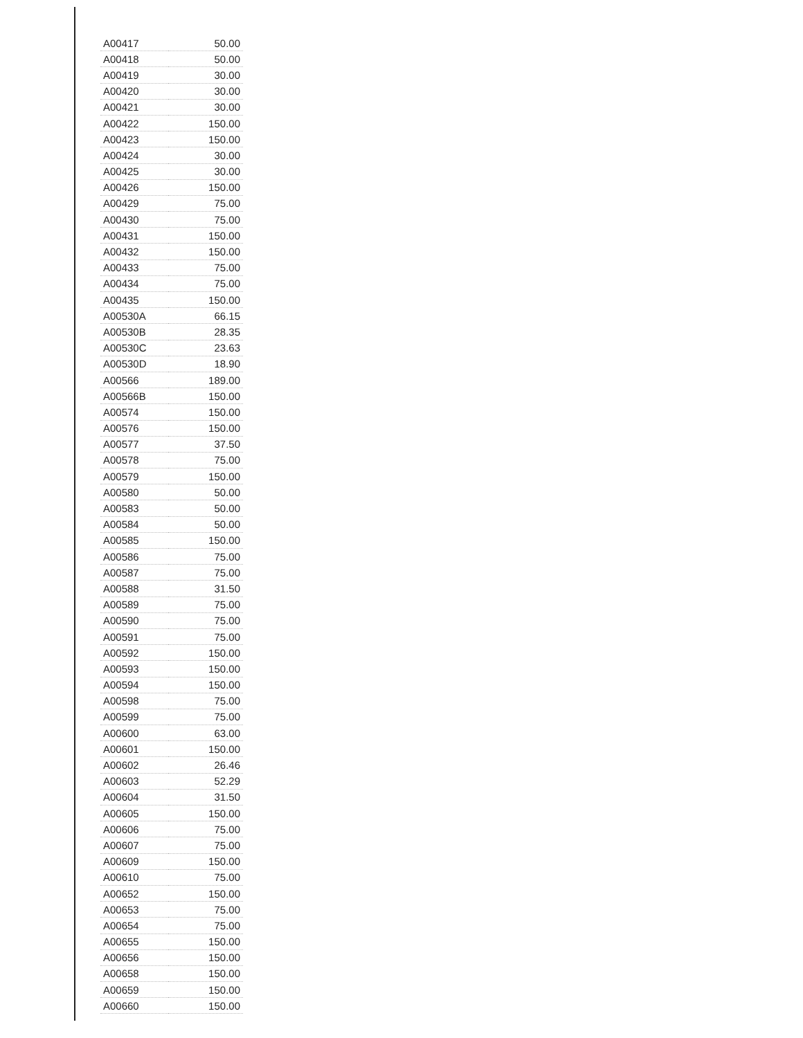| A00417 | 50.00 |
| A00418 | 50.00 |
| A00419 | 30.00 |
| A00420 | 30.00 |
| A00421 | 30.00 |
| A00422 | 150.00 |
| A00423 | 150.00 |
| A00424 | 30.00 |
| A00425 | 30.00 |
| A00426 | 150.00 |
| A00429 | 75.00 |
| A00430 | 75.00 |
| A00431 | 150.00 |
| A00432 | 150.00 |
| A00433 | 75.00 |
| A00434 | 75.00 |
| A00435 | 150.00 |
| A00530A | 66.15 |
| A00530B | 28.35 |
| A00530C | 23.63 |
| A00530D | 18.90 |
| A00566 | 189.00 |
| A00566B | 150.00 |
| A00574 | 150.00 |
| A00576 | 150.00 |
| A00577 | 37.50 |
| A00578 | 75.00 |
| A00579 | 150.00 |
| A00580 | 50.00 |
| A00583 | 50.00 |
| A00584 | 50.00 |
| A00585 | 150.00 |
| A00586 | 75.00 |
| A00587 | 75.00 |
| A00588 | 31.50 |
| A00589 | 75.00 |
| A00590 | 75.00 |
| A00591 | 75.00 |
| A00592 | 150.00 |
| A00593 | 150.00 |
| A00594 | 150.00 |
| A00598 | 75.00 |
| A00599 | 75.00 |
| A00600 | 63.00 |
| A00601 | 150.00 |
| A00602 | 26.46 |
| A00603 | 52.29 |
| A00604 | 31.50 |
| A00605 | 150.00 |
| A00606 | 75.00 |
| A00607 | 75.00 |
| A00609 | 150.00 |
| A00610 | 75.00 |
| A00652 | 150.00 |
| A00653 | 75.00 |
| A00654 | 75.00 |
| A00655 | 150.00 |
| A00656 | 150.00 |
| A00658 | 150.00 |
| A00659 | 150.00 |
| A00660 | 150.00 |